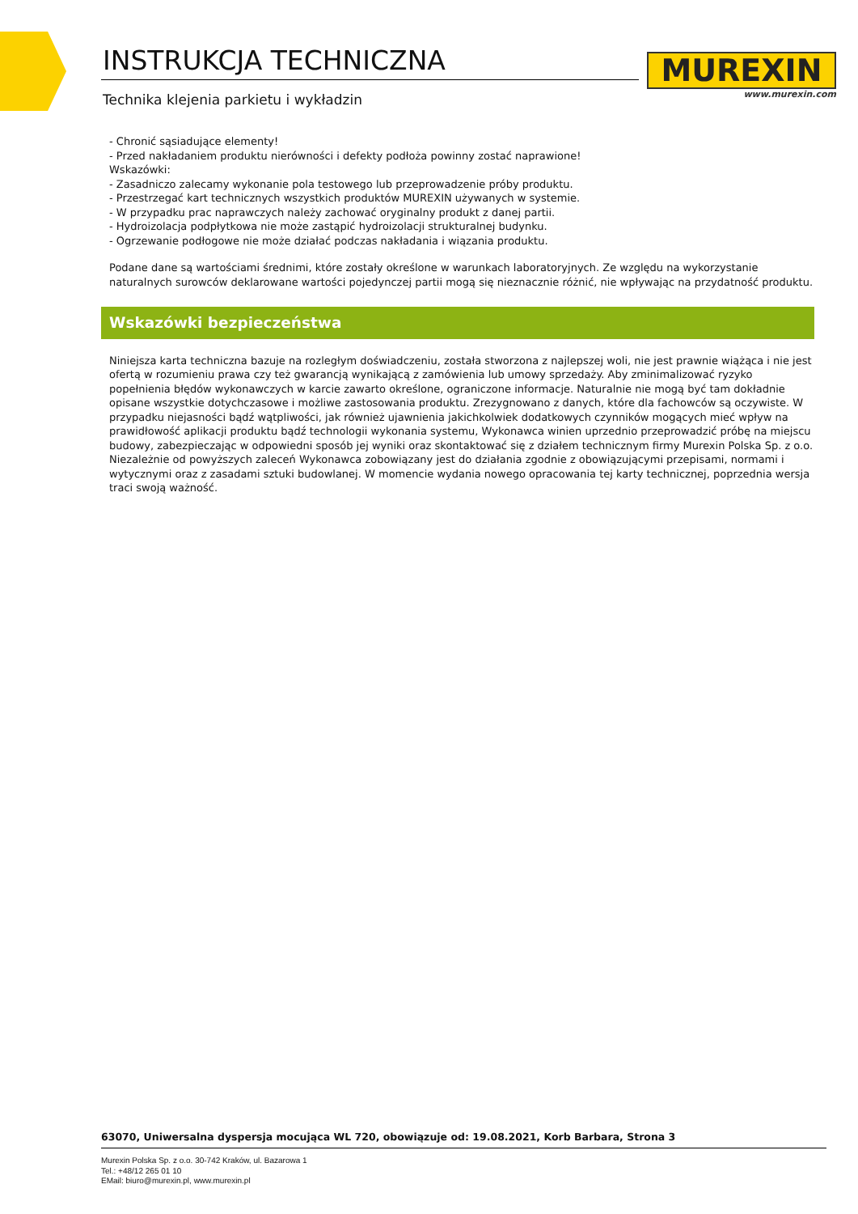INSTRUKCJA TECHNICZNA
Technika klejenia parkietu i wykładzin
MUREXIN
www.murexin.com
- Chronić sąsiadujące elementy!
- Przed nakładaniem produktu nierówności i defekty podłoża powinny zostać naprawione!
Wskazówki:
- Zasadniczo zalecamy wykonanie pola testowego lub przeprowadzenie próby produktu.
- Przestrzegać kart technicznych wszystkich produktów MUREXIN używanych w systemie.
- W przypadku prac naprawczych należy zachować oryginalny produkt z danej partii.
- Hydroizolacja podpłytkowa nie może zastąpić hydroizolacji strukturalnej budynku.
- Ogrzewanie podłogowe nie może działać podczas nakładania i wiązania produktu.
Podane dane są wartościami średnimi, które zostały określone w warunkach laboratoryjnych. Ze względu na wykorzystanie naturalnych surowców deklarowane wartości pojedynczej partii mogą się nieznacznie różnić, nie wpływając na przydatność produktu.
Wskazówki bezpieczeństwa
Niniejsza karta techniczna bazuje na rozległym doświadczeniu, została stworzona z najlepszej woli, nie jest prawnie wiążąca i nie jest ofertą w rozumieniu prawa czy też gwarancją wynikającą z zamówienia lub umowy sprzedaży. Aby zminimalizować ryzyko popełnienia błędów wykonawczych w karcie zawarto określone, ograniczone informacje. Naturalnie nie mogą być tam dokładnie opisane wszystkie dotychczasowe i możliwe zastosowania produktu. Zrezygnowano z danych, które dla fachowców są oczywiste. W przypadku niejasności bądź wątpliwości, jak również ujawnienia jakichkolwiek dodatkowych czynników mogących mieć wpływ na prawidłowość aplikacji produktu bądź technologii wykonania systemu, Wykonawca winien uprzednio przeprowadzić próbę na miejscu budowy, zabezpieczając w odpowiedni sposób jej wyniki oraz skontaktować się z działem technicznym firmy Murexin Polska Sp. z o.o. Niezależnie od powyższych zaleceń Wykonawca zobowiązany jest do działania zgodnie z obowiązującymi przepisami, normami i wytycznymi oraz z zasadami sztuki budowlanej. W momencie wydania nowego opracowania tej karty technicznej, poprzednia wersja traci swoją ważność.
63070, Uniwersalna dyspersja mocująca WL 720, obowiązuje od: 19.08.2021, Korb Barbara, Strona 3
Murexin Polska Sp. z o.o. 30-742 Kraków, ul. Bazarowa 1
Tel.: +48/12 265 01 10
EMail: biuro@murexin.pl, www.murexin.pl